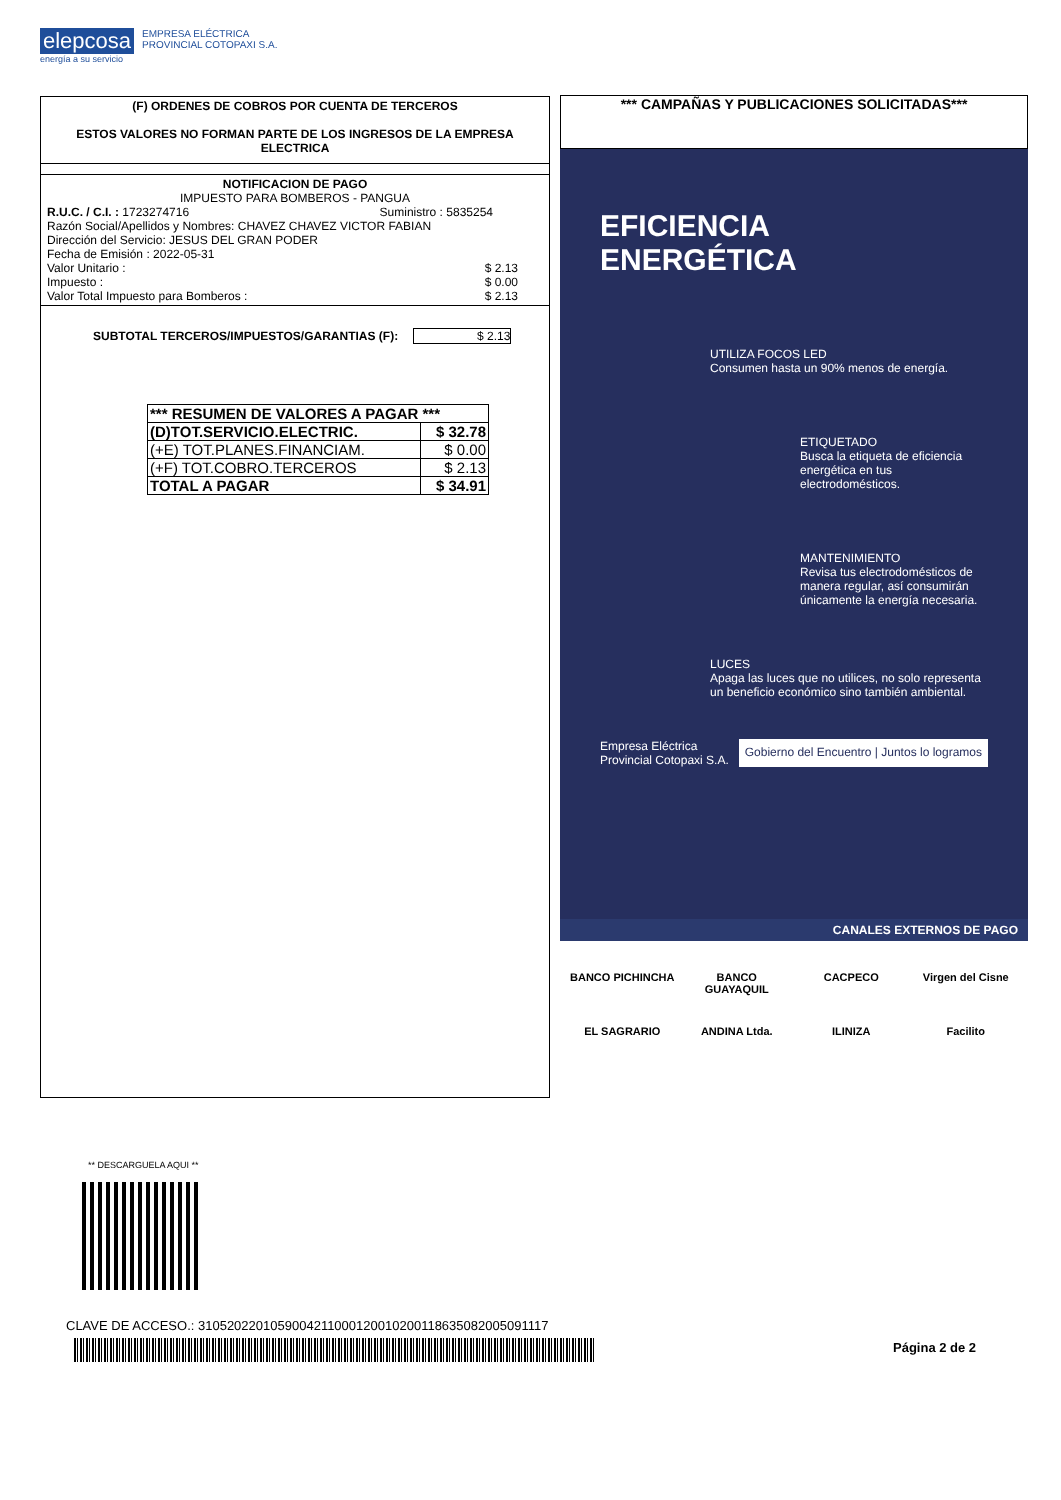elepcosa
energía a su servicio
EMPRESA ELÉCTRICA
PROVINCIAL COTOPAXI S.A.
(F) ORDENES DE COBROS POR CUENTA DE TERCEROS
ESTOS VALORES NO FORMAN PARTE DE LOS INGRESOS DE LA EMPRESA ELECTRICA
NOTIFICACION DE PAGO
IMPUESTO PARA BOMBEROS - PANGUA
R.U.C. / C.I. : 1723274716 Suministro : 5835254
Razón Social/Apellidos y Nombres: CHAVEZ CHAVEZ VICTOR FABIAN
Dirección del Servicio: JESUS DEL GRAN PODER
Fecha de Emisión : 2022-05-31
Valor Unitario : $ 2.13
Impuesto : $ 0.00
Valor Total Impuesto para Bomberos : $ 2.13
SUBTOTAL TERCEROS/IMPUESTOS/GARANTIAS (F): $ 2.13
| *** RESUMEN DE VALORES A PAGAR *** | |
| (D)TOT.SERVICIO.ELECTRIC. | $ 32.78 |
| (+E) TOT.PLANES.FINANCIAM. | $ 0.00 |
| (+F) TOT.COBRO.TERCEROS | $ 2.13 |
| TOTAL A PAGAR | $ 34.91 |
*** CAMPAÑAS Y PUBLICACIONES SOLICITADAS***
EFICIENCIA
ENERGÉTICA
UTILIZA FOCOS LED
Consumen hasta un 90% menos de energía.
ETIQUETADO
Busca la etiqueta de eficiencia energética en tus electrodomésticos.
MANTENIMIENTO
Revisa tus electrodomésticos de manera regular, así consumirán únicamente la energía necesaria.
LUCES
Apaga las luces que no utilices, no solo representa un beneficio económico sino también ambiental.
Empresa Eléctrica
Provincial Cotopaxi S.A. Gobierno del Encuentro | Juntos lo logramos
CANALES EXTERNOS DE PAGO
BANCO PICHINCHA BANCO GUAYAQUIL CACPECO Virgen del Cisne EL SAGRARIO ANDINA Ltda. ILINIZA Facilito
** DESCARGUELA AQUI **
CLAVE DE ACCESO.: 3105202201059004211000120010200118635082005091117
Página 2 de 2